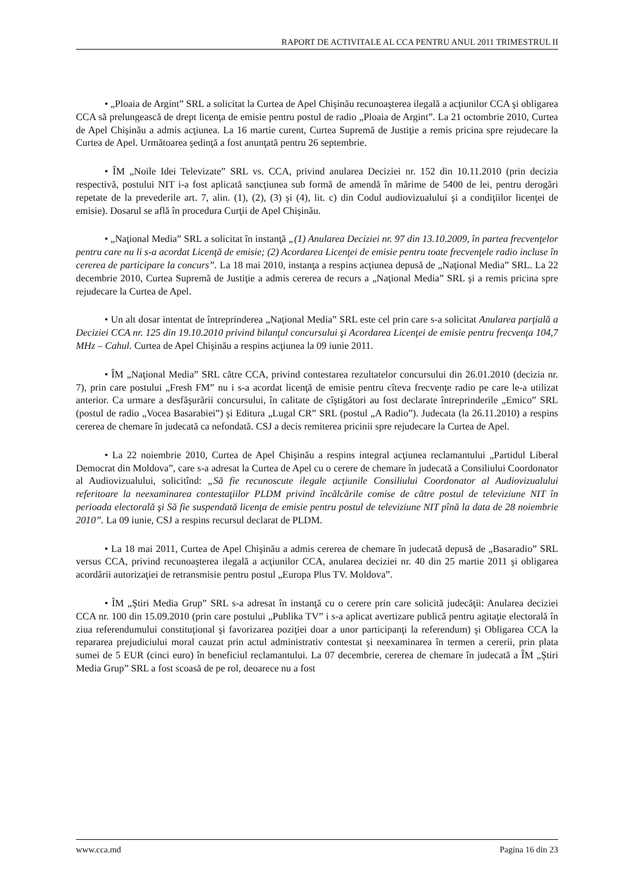RAPORT DE ACTIVITALE AL CCA PENTRU ANUL 2011 TRIMESTRUL II
• „Ploaia de Argint” SRL a solicitat la Curtea de Apel Chişinău recunoaşterea ilegală a acţiunilor CCA şi obligarea CCA să prelungească de drept licenţa de emisie pentru postul de radio „Ploaia de Argint”. La 21 octombrie 2010, Curtea de Apel Chişinău a admis acţiunea. La 16 martie curent, Curtea Supremă de Justiţie a remis pricina spre rejudecare la Curtea de Apel. Următoarea şedinţă a fost anunţată pentru 26 septembrie.
• ÎM „Noile Idei Televizate” SRL vs. CCA, privind anularea Deciziei nr. 152 din 10.11.2010 (prin decizia respectivă, postului NIT i-a fost aplicată sancţiunea sub formă de amendă în mărime de 5400 de lei, pentru derogări repetate de la prevederile art. 7, alin. (1), (2), (3) şi (4), lit. c) din Codul audiovizualului şi a condiţiilor licenţei de emisie). Dosarul se află în procedura Curţii de Apel Chişinău.
• „Naţional Media” SRL a solicitat în instanţă „(1) Anularea Deciziei nr. 97 din 13.10.2009, în partea frecvenţelor pentru care nu li s-a acordat Licenţă de emisie; (2) Acordarea Licenţei de emisie pentru toate frecvenţele radio incluse în cererea de participare la concurs”. La 18 mai 2010, instanţa a respins acţiunea depusă de „Naţional Media” SRL. La 22 decembrie 2010, Curtea Supremă de Justiţie a admis cererea de recurs a „Naţional Media” SRL şi a remis pricina spre rejudecare la Curtea de Apel.
• Un alt dosar intentat de întreprinderea „Naţional Media” SRL este cel prin care s-a solicitat Anularea parţială a Deciziei CCA nr. 125 din 19.10.2010 privind bilanţul concursului şi Acordarea Licenţei de emisie pentru frecvenţa 104,7 MHz – Cahul. Curtea de Apel Chişinău a respins acţiunea la 09 iunie 2011.
• ÎM „Naţional Media” SRL către CCA, privind contestarea rezultatelor concursului din 26.01.2010 (decizia nr. 7), prin care postului „Fresh FM” nu i s-a acordat licenţă de emisie pentru cîteva frecvenţe radio pe care le-a utilizat anterior. Ca urmare a desfăşurării concursului, în calitate de cîştigători au fost declarate întreprinderile „Emico” SRL (postul de radio „Vocea Basarabiei”) şi Editura „Lugal CR” SRL (postul „A Radio”). Judecata (la 26.11.2010) a respins cererea de chemare în judecată ca nefondată. CSJ a decis remiterea pricinii spre rejudecare la Curtea de Apel.
• La 22 noiembrie 2010, Curtea de Apel Chişinău a respins integral acţiunea reclamantului „Partidul Liberal Democrat din Moldova”, care s-a adresat la Curtea de Apel cu o cerere de chemare în judecată a Consiliului Coordonator al Audiovizualului, solicitînd: „Să fie recunoscute ilegale acţiunile Consiliului Coordonator al Audiovizualului referitoare la neexaminarea contestaţiilor PLDM privind încălcările comise de către postul de televiziune NIT în perioada electorală şi Să fie suspendată licenţa de emisie pentru postul de televiziune NIT pînă la data de 28 noiembrie 2010”. La 09 iunie, CSJ a respins recursul declarat de PLDM.
• La 18 mai 2011, Curtea de Apel Chişinău a admis cererea de chemare în judecată depusă de „Basaradio” SRL versus CCA, privind recunoaşterea ilegală a acţiunilor CCA, anularea deciziei nr. 40 din 25 martie 2011 şi obligarea acordării autorizaţiei de retransmisie pentru postul „Europa Plus TV. Moldova”.
• ÎM „Ştiri Media Grup” SRL s-a adresat în instanţă cu o cerere prin care solicită judecăţii: Anularea deciziei CCA nr. 100 din 15.09.2010 (prin care postului „Publika TV” i s-a aplicat avertizare publică pentru agitaţie electorală în ziua referendumului constituţional şi favorizarea poziţiei doar a unor participanţi la referendum) şi Obligarea CCA la repararea prejudiciului moral cauzat prin actul administrativ contestat şi neexaminarea în termen a cererii, prin plata sumei de 5 EUR (cinci euro) în beneficiul reclamantului. La 07 decembrie, cererea de chemare în judecată a ÎM „Ştiri Media Grup” SRL a fost scoasă de pe rol, deoarece nu a fost
www.cca.md Pagina 16 din 23